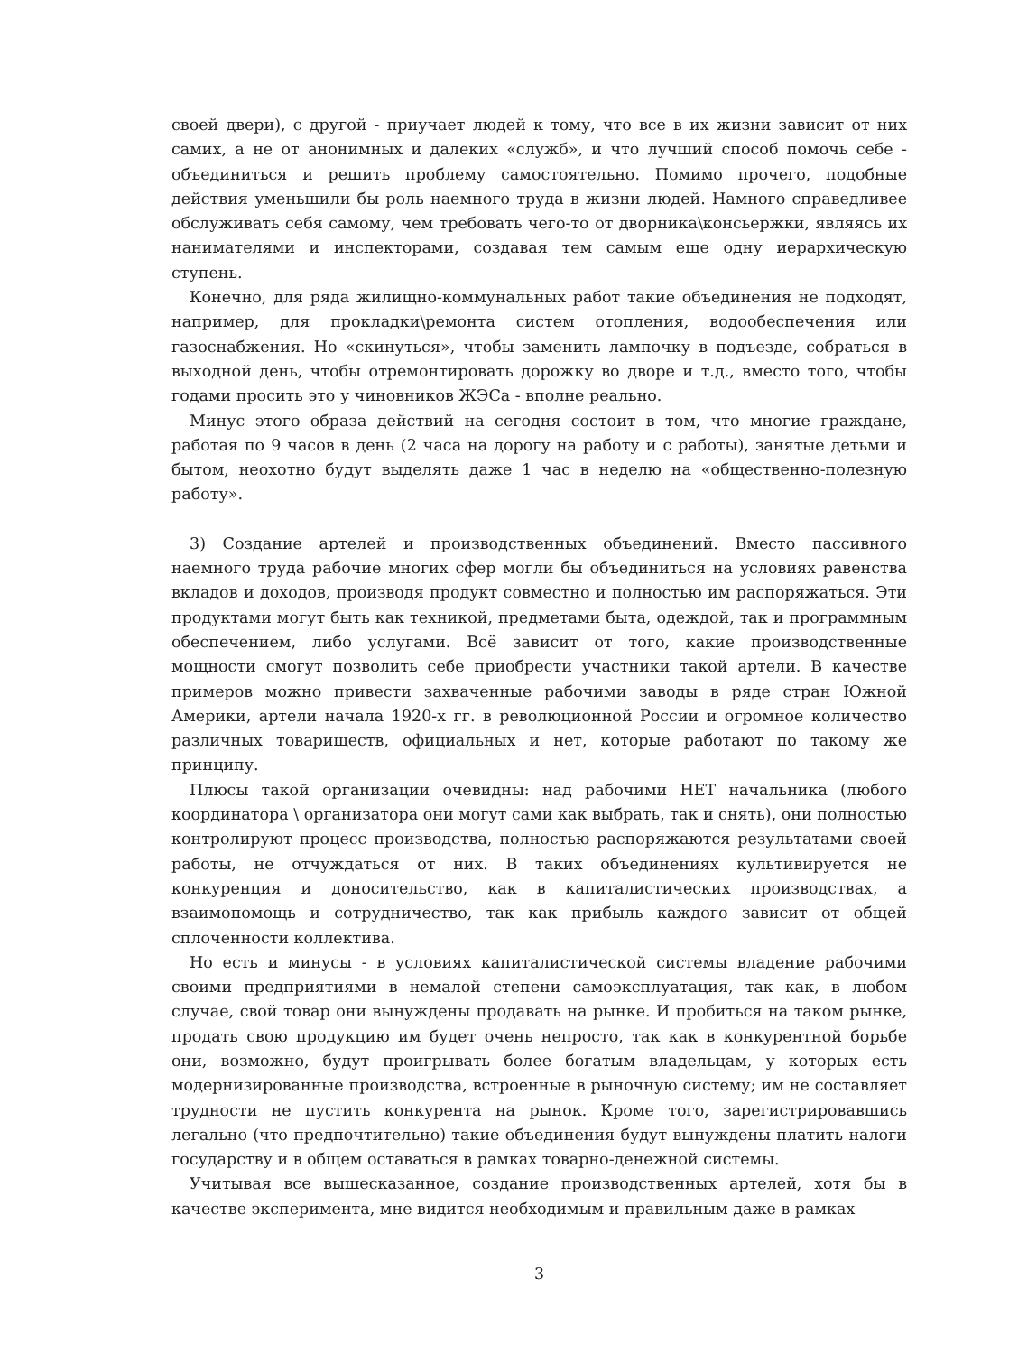своей двери), с другой - приучает людей к тому, что все в их жизни зависит от них самих, а не от анонимных и далеких «служб», и что лучший способ помочь себе - объединиться и решить проблему самостоятельно. Помимо прочего, подобные действия уменьшили бы роль наемного труда в жизни людей. Намного справедливее обслуживать себя самому, чем требовать чего-то от дворника\консьержки, являясь их нанимателями и инспекторами, создавая тем самым еще одну иерархическую ступень.
Конечно, для ряда жилищно-коммунальных работ такие объединения не подходят, например, для прокладки\ремонта систем отопления, водообеспечения или газоснабжения. Но «скинуться», чтобы заменить лампочку в подъезде, собраться в выходной день, чтобы отремонтировать дорожку во дворе и т.д., вместо того, чтобы годами просить это у чиновников ЖЭСа - вполне реально.
Минус этого образа действий на сегодня состоит в том, что многие граждане, работая по 9 часов в день (2 часа на дорогу на работу и с работы), занятые детьми и бытом, неохотно будут выделять даже 1 час в неделю на «общественно-полезную работу».
3) Создание артелей и производственных объединений. Вместо пассивного наемного труда рабочие многих сфер могли бы объединиться на условиях равенства вкладов и доходов, производя продукт совместно и полностью им распоряжаться. Эти продуктами могут быть как техникой, предметами быта, одеждой, так и программным обеспечением, либо услугами. Всё зависит от того, какие производственные мощности смогут позволить себе приобрести участники такой артели. В качестве примеров можно привести захваченные рабочими заводы в ряде стран Южной Америки, артели начала 1920-х гг. в революционной России и огромное количество различных товариществ, официальных и нет, которые работают по такому же принципу.
Плюсы такой организации очевидны: над рабочими НЕТ начальника (любого координатора \ организатора они могут сами как выбрать, так и снять), они полностью контролируют процесс производства, полностью распоряжаются результатами своей работы, не отчуждаться от них. В таких объединениях культивируется не конкуренция и доносительство, как в капиталистических производствах, а взаимопомощь и сотрудничество, так как прибыль каждого зависит от общей сплоченности коллектива.
Но есть и минусы - в условиях капиталистической системы владение рабочими своими предприятиями в немалой степени самоэксплуатация, так как, в любом случае, свой товар они вынуждены продавать на рынке. И пробиться на таком рынке, продать свою продукцию им будет очень непросто, так как в конкурентной борьбе они, возможно, будут проигрывать более богатым владельцам, у которых есть модернизированные производства, встроенные в рыночную систему; им не составляет трудности не пустить конкурента на рынок. Кроме того, зарегистрировавшись легально (что предпочтительно) такие объединения будут вынуждены платить налоги государству и в общем оставаться в рамках товарно-денежной системы.
Учитывая все вышесказанное, создание производственных артелей, хотя бы в качестве эксперимента, мне видится необходимым и правильным даже в рамках
3